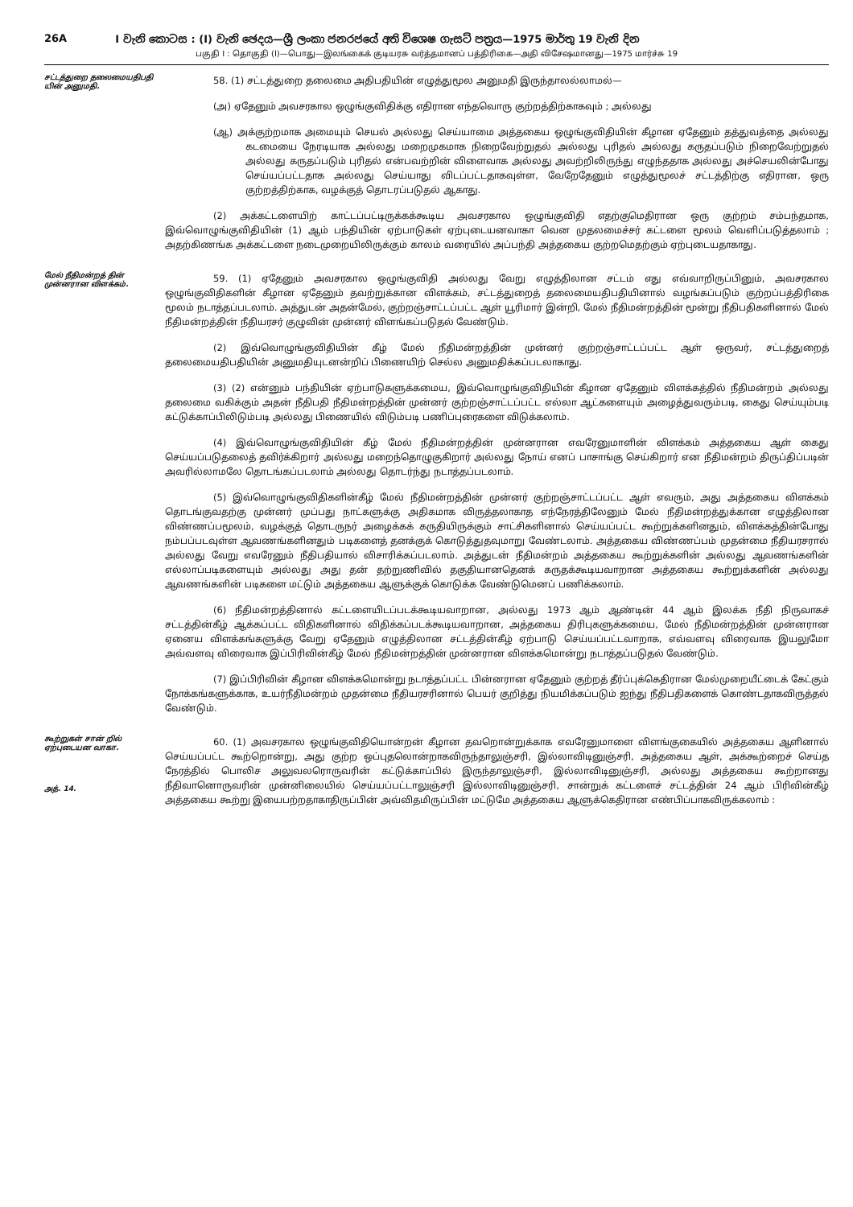26A I වැනි කොටස : (I) වැනි ඡෙදය—ශ්‍රී ලංකා ජනරජයේ අති විශෙෂ ගැසට් පත්‍රය—1975 මාර්තු 19 වැනි දින
பகுதி I : தொகுதி (I)—பொது—இலங்கைக் குடியரசு வர்த்தமானப் பத்திரிகை—அதி விசேஷமானது—1975 மார்ச்சு 19
சட்டத்துறை தலைமையதிபதி யின் அனுமதி.
58. (1) சட்டத்துறை தலைமை அதிபதியின் எழுத்துமூல அனுமதி இருந்தாலல்லாமல்—
(அ) ஏதேனும் அவசரகால ஒழுங்குவிதிக்கு எதிரான எந்தவொரு குற்றத்திற்காகவும் ; அல்லது
(ஆ) அக்குற்றமாக அமையும் செயல் அல்லது செய்யாமை அத்தகைய ஒழுங்குவிதியின் கீழான ஏதேனும் தத்துவத்தை அல்லது கடமையை நேரடியாக அல்லது மறைமுகமாக நிறைவேற்றுதல் அல்லது புரிதல் அல்லது கருதப்படும் நிறைவேற்றுதல் அல்லது கருதப்படும் புரிதல் என்பவற்றின் விளைவாக அல்லது அவற்றிலிருந்து எழுந்ததாக அல்லது அச்செயலின்போது செய்யப்பட்டதாக அல்லது செய்யாது விடப்பட்டதாகவுள்ள, வேறேதேனும் எழுத்துமூலச் சட்டத்திற்கு எதிரான, ஒரு குற்றத்திற்காக, வழக்குத் தொடரப்படுதல் ஆகாது.
(2) அக்கட்டளையிற் காட்டப்பட்டிருக்கக்கூடிய அவசரகால ஒழுங்குவிதி எதற்குமெதிரான ஒரு குற்றம் சம்பந்தமாக, இவ்வொழுங்குவிதியின் (1) ஆம் பந்தியின் ஏற்பாடுகள் ஏற்புடையனவாகா வென முதலமைச்சர் கட்டளை மூலம் வெளிப்படுத்தலாம் ; அதற்கிணங்க அக்கட்டளை நடைமுறையிலிருக்கும் காலம் வரையில் அப்பந்தி அத்தகைய குற்றமெதற்கும் ஏற்புடையதாகாது.
மேல் நீதிமன்றத் தின் முன்னரான விளக்கம்.
59. (1) ஏதேனும் அவசரகால ஒழுங்குவிதி அல்லது வேறு எழுத்திலான சட்டம் எது எவ்வாறிருப்பினும், அவசரகால ஒழுங்குவிதிகளின் கீழான ஏதேனும் தவற்றுக்கான விளக்கம், சட்டத்துறைத் தலைமையதிபதியினால் வழங்கப்படும் குற்றப்பத்திரிகை மூலம் நடாத்தப்படலாம். அத்துடன் அதன்மேல், குற்றஞ்சாட்டப்பட்ட ஆள் யூரிமார் இன்றி, மேல் நீதிமன்றத்தின் மூன்று நீதிபதிகளினால் மேல் நீதிமன்றத்தின் நீதியரசர் குழுவின் முன்னர் விளங்கப்படுதல் வேண்டும்.
(2) இவ்வொழுங்குவிதியின் கீழ் மேல் நீதிமன்றத்தின் முன்னர் குற்றஞ்சாட்டப்பட்ட ஆள் ஒருவர், சட்டத்துறைத் தலைமையதிபதியின் அனுமதியுடனன்றிப் பிணையிற் செல்ல அனுமதிக்கப்படலாகாது.
(3) (2) என்னும் பந்தியின் ஏற்பாடுகளுக்கமைய, இவ்வொழுங்குவிதியின் கீழான ஏதேனும் விளக்கத்தில் நீதிமன்றம் அல்லது தலைமை வகிக்கும் அதன் நீதிபதி நீதிமன்றத்தின் முன்னர் குற்றஞ்சாட்டப்பட்ட எல்லா ஆட்களையும் அழைத்துவரும்படி, கைது செய்யும்படி கட்டுக்காப்பிலிடும்படி அல்லது பிணையில் விடும்படி பணிப்புரைகளை விடுக்கலாம்.
(4) இவ்வொழுங்குவிதியின் கீழ் மேல் நீதிமன்றத்தின் முன்னரான எவரேனுமாளின் விளக்கம் அத்தகைய ஆள் கைது செய்யப்படுதலைத் தவிர்க்கிறார் அல்லது மறைந்தொழுகுகிறார் அல்லது நோய் எனப் பாசாங்கு செய்கிறார் என நீதிமன்றம் திருப்திப்படின் அவரில்லாமலே தொடங்கப்படலாம் அல்லது தொடர்ந்து நடாத்தப்படலாம்.
(5) இவ்வொழுங்குவிதிகளின்கீழ் மேல் நீதிமன்றத்தின் முன்னர் குற்றஞ்சாட்டப்பட்ட ஆள் எவரும், அது அத்தகைய விளக்கம் தொடங்குவதற்கு முன்னர் முப்பது நாட்களுக்கு அதிகமாக விருத்தலாகாத எந்நேரத்திலேனும் மேல் நீதிமன்றத்துக்கான எழுத்திலான விண்ணப்பமூலம், வழக்குத் தொடருநர் அழைக்கக் கருதியிருக்கும் சாட்சிகளினால் செய்யப்பட்ட கூற்றுக்களினதும், விளக்கத்தின்போது நம்பப்படவுள்ள ஆவணங்களினதும் படிகளைத் தனக்குக் கொடுத்துதவுமாறு வேண்டலாம். அத்தகைய விண்ணப்பம் முதன்மை நீதியரசரால் அல்லது வேறு எவரேனும் நீதிபதியால் விசாரிக்கப்படலாம். அத்துடன் நீதிமன்றம் அத்தகைய கூற்றுக்களின் அல்லது ஆவணங்களின் எல்லாப்படிகளையும் அல்லது அது தன் தற்றுணிவில் தகுதியானதெனக் கருதக்கூடியவாறான அத்தகைய கூற்றுக்களின் அல்லது ஆவணங்களின் படிகளை மட்டும் அத்தகைய ஆளுக்குக் கொடுக்க வேண்டுமெனப் பணிக்கலாம்.
(6) நீதிமன்றத்தினால் கட்டளையிடப்படக்கூடியவாறான, அல்லது 1973 ஆம் ஆண்டின் 44 ஆம் இலக்க நீதி நிருவாகச் சட்டத்தின்கீழ் ஆக்கப்பட்ட விதிகளினால் விதிக்கப்படக்கூடியவாறான, அத்தகைய திரிபுகளுக்கமைய, மேல் நீதிமன்றத்தின் முன்னரான ஏனைய விளக்கங்களுக்கு வேறு ஏதேனும் எழுத்திலான சட்டத்தின்கீழ் ஏற்பாடு செய்யப்பட்டவாறாக, எவ்வளவு விரைவாக இயலுமோ அவ்வளவு விரைவாக இப்பிரிவின்கீழ் மேல் நீதிமன்றத்தின் முன்னரான விளக்கமொன்று நடாத்தப்படுதல் வேண்டும்.
(7) இப்பிரிவின் கீழான விளக்கமொன்று நடாத்தப்பட்ட பின்னரான ஏதேனும் குற்றத் தீர்ப்புக்கெதிரான மேல்முறையீட்டைக் கேட்கும் நோக்கங்களுக்காக, உயர்நீதிமன்றம் முதன்மை நீதியரசரினால் பெயர் குறித்து நியமிக்கப்படும் ஐந்து நீதிபதிகளைக் கொண்டதாகவிருத்தல் வேண்டும்.
கூற்றுகள் சான் றில் ஏற்புடையன வாகா.
அத். 14.
60. (1) அவசரகால ஒழுங்குவிதியொன்றன் கீழான தவறொன்றுக்காக எவரேனுமாளை விளங்குகையில் அத்தகைய ஆளினால் செய்யப்பட்ட கூற்றொன்று, அது குற்ற ஒப்புதலொன்றாகவிருந்தாலுஞ்சரி, இல்லாவிடினுஞ்சரி, அத்தகைய ஆள், அக்கூற்றைச் செய்த நேரத்தில் பொலிச அலுவலரொருவரின் கட்டுக்காப்பில் இருந்தாலுஞ்சரி, இல்லாவிடினுஞ்சரி, அல்லது அத்தகைய கூற்றானது நீதிவானொருவரின் முன்னிலையில் செய்யப்பட்டாலுஞ்சரி இல்லாவிடினுஞ்சரி, சான்றுக் கட்டளைச் சட்டத்தின் 24 ஆம் பிரிவின்கீழ் அத்தகைய கூற்று இயைபற்றதாகாதிருப்பின் அவ்விதமிருப்பின் மட்டுமே அத்தகைய ஆளுக்கெதிரான எண்பிப்பாகவிருக்கலாம் :